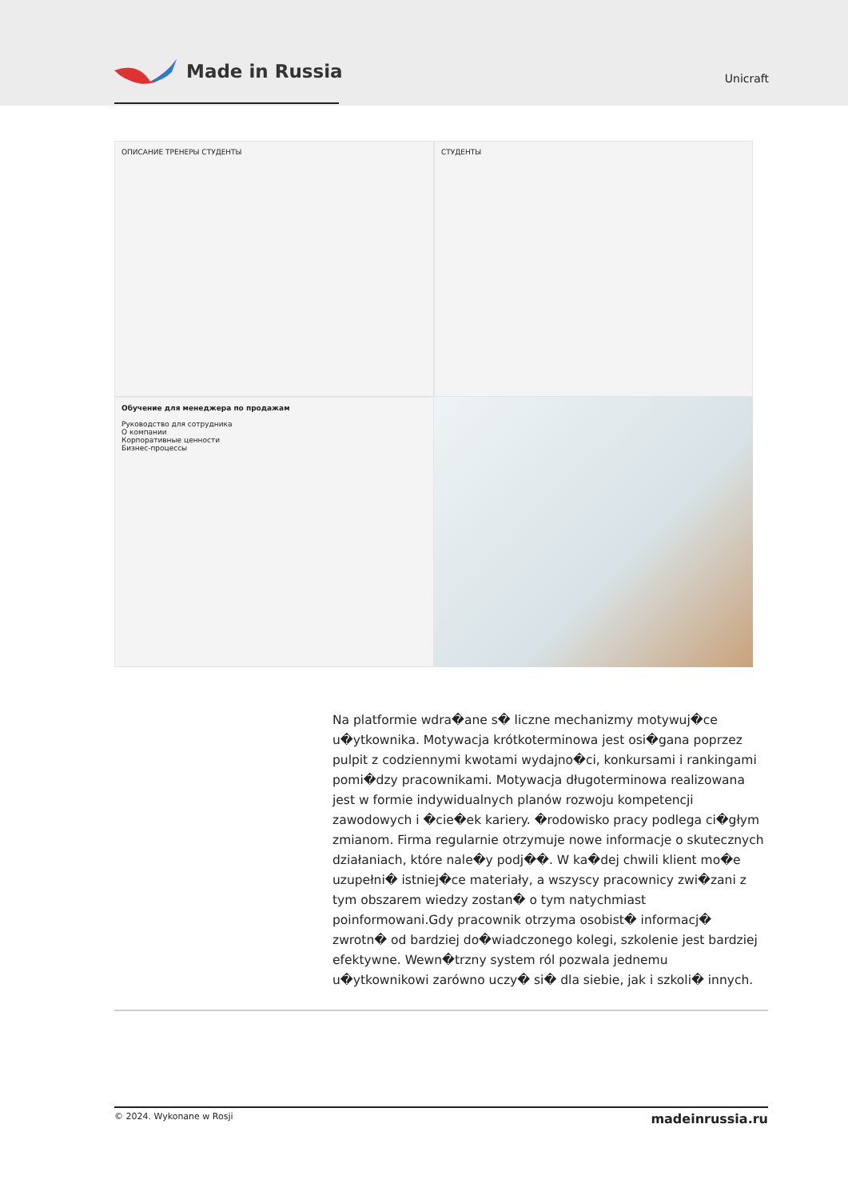Made in Russia
Unicraft
ОПИСАНИЕ ТРЕНЕРЫ СТУДЕНТЫ
СТУДЕНТЫ
Обучение для менеджера по продажам
Руководство для сотрудника
О компании
Корпоративные ценности
Бизнес-процессы
Na platformie wdra�ane s� liczne mechanizmy motywuj�ce u�ytkownika. Motywacja krótkoterminowa jest osi�gana poprzez pulpit z codziennymi kwotami wydajno�ci, konkursami i rankingami pomi�dzy pracownikami. Motywacja długoterminowa realizowana jest w formie indywidualnych planów rozwoju kompetencji zawodowych i �cie�ek kariery. �rodowisko pracy podlega ci�głym zmianom. Firma regularnie otrzymuje nowe informacje o skutecznych działaniach, które nale�y podj��. W ka�dej chwili klient mo�e uzupełni� istniej�ce materiały, a wszyscy pracownicy zwi�zani z tym obszarem wiedzy zostan� o tym natychmiast poinformowani.Gdy pracownik otrzyma osobist� informacj� zwrotn� od bardziej do�wiadczonego kolegi, szkolenie jest bardziej efektywne. Wewn�trzny system ról pozwala jednemu u�ytkownikowi zarówno uczy� si� dla siebie, jak i szkoli� innych.
© 2024. Wykonane w Rosji madeinrussia.ru